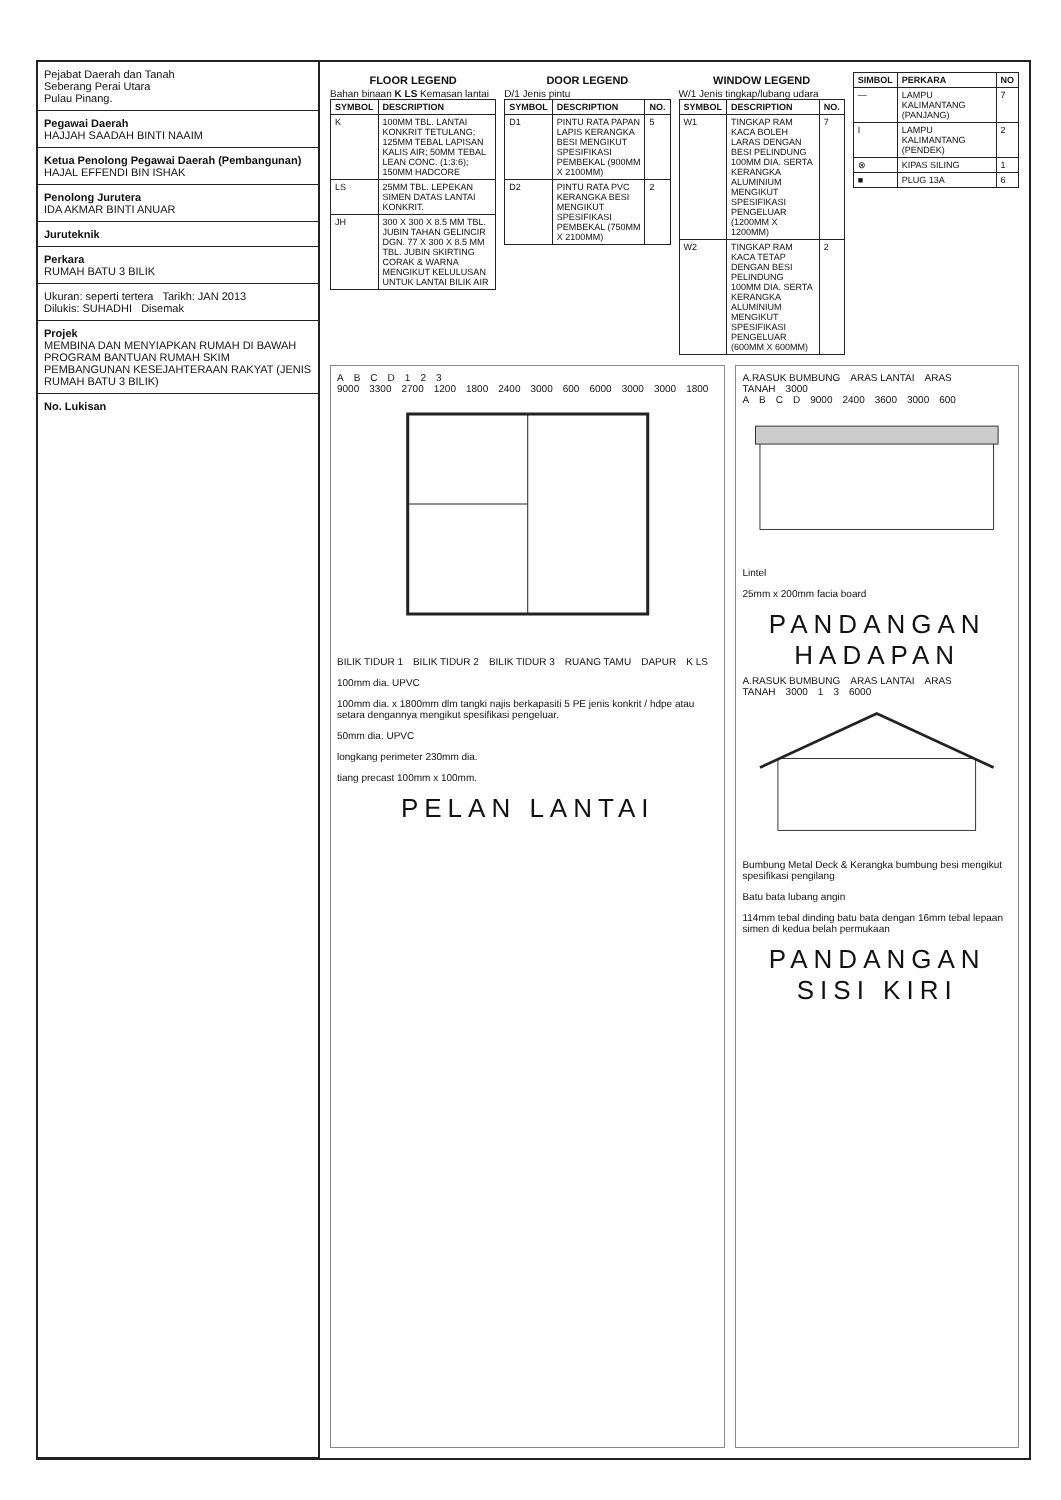Pejabat Daerah dan Tanah
Seberang Perai Utara
Pulau Pinang.
Pegawai Daerah
HAJJAH SAADAH BINTI NAAIM
Ketua Penolong Pegawai Daerah (Pembangunan)
HAJAL EFFENDI BIN ISHAK
Penolong Jurutera
IDA AKMAR BINTI ANUAR
Juruteknik
Perkara
RUMAH BATU 3 BILIK
Ukuran: seperti tertera Tarikh: JAN 2013
Dilukis: SUHADHI Disemak
Projek
MEMBINA DAN MENYIAPKAN RUMAH DI BAWAH PROGRAM BANTUAN RUMAH SKIM PEMBANGUNAN KESEJAHTERAAN RAKYAT (JENIS RUMAH BATU 3 BILIK)
No. Lukisan
FLOOR LEGEND
Bahan binaan K LS Kemasan lantai
| SYMBOL | DESCRIPTION |
| --- | --- |
| K | 100MM TBL. LANTAI KONKRIT TETULANG; 125MM TEBAL LAPISAN KALIS AIR; 50MM TEBAL LEAN CONC. (1:3:6); 150MM HADCORE |
| LS | 25MM TBL. LEPEKAN SIMEN DATAS LANTAI KONKRIT. |
| JH | 300 X 300 X 8.5 MM TBL. JUBIN TAHAN GELINCIR DGN. 77 X 300 X 8.5 MM TBL. JUBIN SKIRTING CORAK & WARNA MENGIKUT KELULUSAN UNTUK LANTAI BILIK AIR |
DOOR LEGEND
D/1 Jenis pintu
| SYMBOL | DESCRIPTION | NO. |
| --- | --- | --- |
| D1 | PINTU RATA PAPAN LAPIS KERANGKA BESI MENGIKUT SPESIFIKASI PEMBEKAL (900MM X 2100MM) | 5 |
| D2 | PINTU RATA PVC KERANGKA BESI MENGIKUT SPESIFIKASI PEMBEKAL (750MM X 2100MM) | 2 |
WINDOW LEGEND
W/1 Jenis tingkap/lubang udara
| SYMBOL | DESCRIPTION | NO. |
| --- | --- | --- |
| W1 | TINGKAP RAM KACA BOLEH LARAS DENGAN BESI PELINDUNG 100MM DIA. SERTA KERANGKA ALUMINIUM MENGIKUT SPESIFIKASI PENGELUAR (1200MM X 1200MM) | 7 |
| W2 | TINGKAP RAM KACA TETAP DENGAN BESI PELINDUNG 100MM DIA. SERTA KERANGKA ALUMINIUM MENGIKUT SPESIFIKASI PENGELUAR (600MM X 600MM) | 2 |
| SIMBOL | PERKARA | NO |
| --- | --- | --- |
| — | LAMPU KALIMANTANG (PANJANG) | 7 |
| I | LAMPU KALIMANTANG (PENDEK) | 2 |
| ⊗ | KIPAS SILING | 1 |
| ■ | PLUG 13A | 6 |
ABCD 123
9000 3300 2700 1200 1800 2400 3000 600 6000 3000 3000 1800
BILIK TIDUR 1 BILIK TIDUR 2 BILIK TIDUR 3 RUANG TAMU DAPUR K LS
100mm dia. UPVC
100mm dia. x 1800mm dlm tangki najis berkapasiti 5 PE jenis konkrit / hdpe atau setara dengannya mengikut spesifikasi pengeluar.
50mm dia. UPVC
longkang perimeter 230mm dia.
tiang precast 100mm x 100mm.
PELAN LANTAI
A.RASUK BUMBUNG ARAS LANTAI ARAS TANAH 3000
ABCD 9000 2400 3600 3000 600
Lintel
25mm x 200mm facia board
PANDANGAN HADAPAN
A.RASUK BUMBUNG ARAS LANTAI ARAS TANAH 3000 13 6000
Bumbung Metal Deck & Kerangka bumbung besi mengikut spesifikasi pengilang
Batu bata lubang angin
114mm tebal dinding batu bata dengan 16mm tebal lepaan simen di kedua belah permukaan
PANDANGAN SISI KIRI